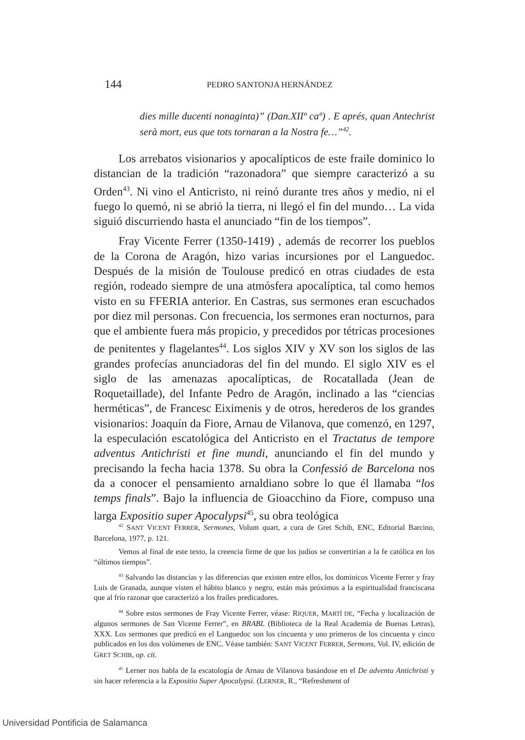144 PEDRO SANTONJA HERNÁNDEZ
dies mille ducenti nonaginta)” (Dan.XIIº caº) . E aprés, quan Antechrist serà mort, eus que tots tornaran a la Nostra fe…”<sup>42</sup>.
Los arrebatos visionarios y apocalípticos de este fraile dominico lo distancian de la tradición “razonadora” que siempre caracterizó a su Orden<sup>43</sup>. Ni vino el Anticristo, ni reinó durante tres años y medio, ni el fuego lo quemó, ni se abrió la tierra, ni llegó el fin del mundo… La vida siguió discurriendo hasta el anunciado “fin de los tiempos”.
Fray Vicente Ferrer (1350-1419) , además de recorrer los pueblos de la Corona de Aragón, hizo varias incursiones por el Languedoc. Después de la misión de Toulouse predicó en otras ciudades de esta región, rodeado siempre de una atmósfera apocalíptica, tal como hemos visto en su FFERIA anterior. En Castras, sus sermones eran escuchados por diez mil personas. Con frecuencia, los sermones eran nocturnos, para que el ambiente fuera más propicio, y precedidos por tétricas procesiones de penitentes y flagelantes<sup>44</sup>. Los siglos XIV y XV son los siglos de las grandes profecías anunciadoras del fin del mundo. El siglo XIV es el siglo de las amenazas apocalípticas, de Rocatallada (Jean de Roquetaillade), del Infante Pedro de Aragón, inclinado a las “ciencias herméticas”, de Francesc Eiximenis y de otros, herederos de los grandes visionarios: Joaquín da Fiore, Arnau de Vilanova, que comenzó, en 1297, la especulación escatológica del Anticristo en el Tractatus de tempore adventus Antichristi et fine mundi, anunciando el fin del mundo y precisando la fecha hacia 1378. Su obra la Confessió de Barcelona nos da a conocer el pensamiento arnaldiano sobre lo que él llamaba “los temps finals”. Bajo la influencia de Gioacchino da Fiore, compuso una larga Expositio super Apocalypsi<sup>45</sup>, su obra teológica
<sup>42</sup> SANT VICENT FERRER, Sermones, Volum quart, a cura de Gret Schib, ENC, Editorial Barcino, Barcelona, 1977, p. 121.
Vemos al final de este texto, la creencia firme de que los judíos se convertirían a la fe católica en los “últimos tiempos”.
<sup>43</sup> Salvando las distancias y las diferencias que existen entre ellos, los dominicos Vicente Ferrer y fray Luis de Granada, aunque visten el hábito blanco y negro, están más próximos a la espiritualidad franciscana que al frío razonar que caracterizó a los frailes predicadores.
<sup>44</sup> Sobre estos sermones de Fray Vicente Ferrer, véase: RIQUER, MARTÍ DE, “Fecha y localización de algunos sermones de San Vicente Ferrer”, en BRABL (Biblioteca de la Real Academia de Buenas Letras), XXX. Los sermones que predicó en el Languedoc son los cincuenta y uno primeros de los cincuenta y cinco publicados en los dos volúmenes de ENC. Véase también: SANT VICENT FERRER, Sermons, Vol. IV, edición de GRET SCHIB, op. cit.
<sup>45</sup> Lerner nos habla de la escatología de Arnau de Vilanova basándose en el De adventu Antichristi y sin hacer referencia a la Expositio Super Apocalypsi. (LERNER, R., “Refreshment of
Universidad Pontificia de Salamanca